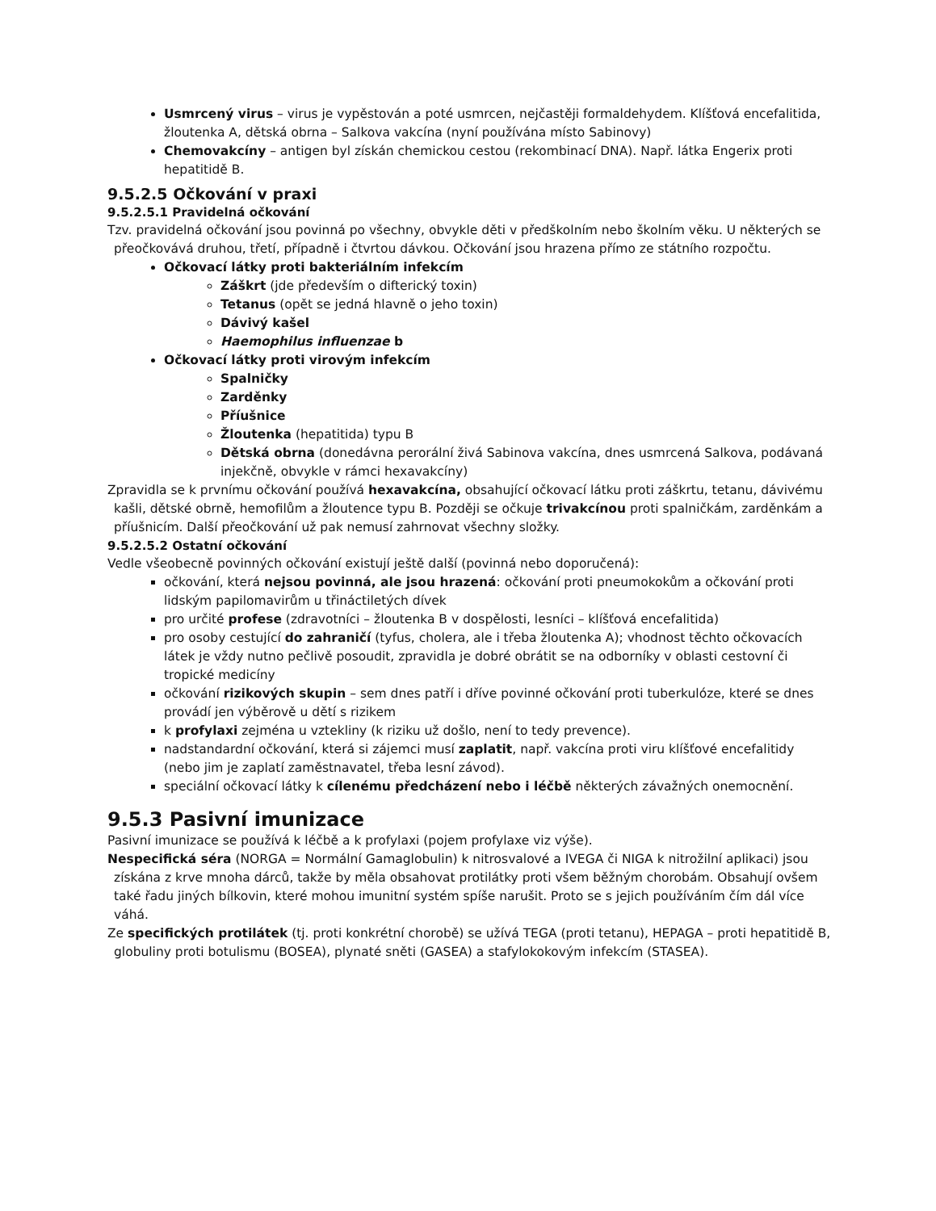Usmrcený virus – virus je vypěstován a poté usmrcen, nejčastěji formaldehydem. Klíšťová encefalitida, žloutenka A, dětská obrna – Salkova vakcína (nyní používána místo Sabinovy)
Chemovakcíny – antigen byl získán chemickou cestou (rekombinací DNA). Např. látka Engerix proti hepatitidě B.
9.5.2.5 Očkování v praxi
9.5.2.5.1 Pravidelná očkování
Tzv. pravidelná očkování jsou povinná po všechny, obvykle děti v předškolním nebo školním věku. U některých se přeočkovává druhou, třetí, případně i čtvrtou dávkou. Očkování jsou hrazena přímo ze státního rozpočtu.
Očkovací látky proti bakteriálním infekcím
Záškrt (jde především o difterický toxin)
Tetanus (opět se jedná hlavně o jeho toxin)
Dávivý kašel
Haemophilus influenzae b
Očkovací látky proti virovým infekcím
Spalničky
Zarděnky
Příušnice
Žloutenka (hepatitida) typu B
Dětská obrna (donedávna perorální živá Sabinova vakcína, dnes usmrcená Salkova, podávaná injekčně, obvykle v rámci hexavakcíny)
Zpravidla se k prvnímu očkování používá hexavakcína, obsahující očkovací látku proti záškrtu, tetanu, dávivému kašli, dětské obrně, hemofilům a žloutence typu B. Později se očkuje trivakcínou proti spalničkám, zarděnkám a příušnicím. Další přeočkování už pak nemusí zahrnovat všechny složky.
9.5.2.5.2 Ostatní očkování
Vedle všeobecně povinných očkování existují ještě další (povinná nebo doporučená):
očkování, která nejsou povinná, ale jsou hrazená: očkování proti pneumokokům a očkování proti lidským papilomavirům u třináctiletých dívek
pro určité profese (zdravotníci – žloutenka B v dospělosti, lesníci – klíšťová encefalitida)
pro osoby cestující do zahraničí (tyfus, cholera, ale i třeba žloutenka A); vhodnost těchto očkovacích látek je vždy nutno pečlivě posoudit, zpravidla je dobré obrátit se na odborníky v oblasti cestovní či tropické medicíny
očkování rizikových skupin – sem dnes patří i dříve povinné očkování proti tuberkulóze, které se dnes provádí jen výběrově u dětí s rizikem
k profylaxi zejména u vztekliny (k riziku už došlo, není to tedy prevence).
nadstandardní očkování, která si zájemci musí zaplatit, např. vakcína proti viru klíšťové encefalitidy (nebo jim je zaplatí zaměstnavatel, třeba lesní závod).
speciální očkovací látky k cílenému předcházení nebo i léčbě některých závažných onemocnění.
9.5.3 Pasivní imunizace
Pasivní imunizace se používá k léčbě a k profylaxi (pojem profylaxe viz výše).
Nespecifická séra (NORGA = Normální Gamaglobulin) k nitrosvalové a IVEGA či NIGA k nitrožilní aplikaci) jsou získána z krve mnoha dárců, takže by měla obsahovat protilátky proti všem běžným chorobám. Obsahují ovšem také řadu jiných bílkovin, které mohou imunitní systém spíše narušit. Proto se s jejich používáním čím dál více váhá.
Ze specifických protilátek (tj. proti konkrétní chorobě) se užívá TEGA (proti tetanu), HEPAGA – proti hepatitidě B, globuliny proti botulismu (BOSEA), plynaté sněti (GASEA) a stafylokokovým infekcím (STASEA).